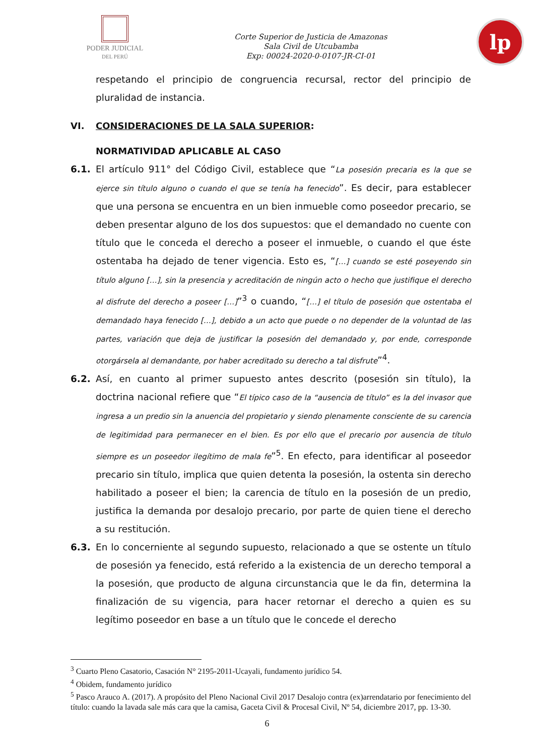PODER JUDICIAL
DEL PERÚ
Corte Superior de Justicia de Amazonas
Sala Civil de Utcubamba
Exp: 00024-2020-0-0107-JR-CI-01
lp
respetando el principio de congruencia recursal, rector del principio de pluralidad de instancia.
VI. CONSIDERACIONES DE LA SALA SUPERIOR:
NORMATIVIDAD APLICABLE AL CASO
6.1. El artículo 911° del Código Civil, establece que “La posesión precaria es la que se ejerce sin título alguno o cuando el que se tenía ha fenecido”. Es decir, para establecer que una persona se encuentra en un bien inmueble como poseedor precario, se deben presentar alguno de los dos supuestos: que el demandado no cuente con título que le conceda el derecho a poseer el inmueble, o cuando el que éste ostentaba ha dejado de tener vigencia. Esto es, “[…] cuando se esté poseyendo sin título alguno […], sin la presencia y acreditación de ningún acto o hecho que justifique el derecho al disfrute del derecho a poseer […]”<sup>3</sup> o cuando, “[…] el título de posesión que ostentaba el demandado haya fenecido […], debido a un acto que puede o no depender de la voluntad de las partes, variación que deja de justificar la posesión del demandado y, por ende, corresponde otorgársela al demandante, por haber acreditado su derecho a tal disfrute”<sup>4</sup>.
6.2. Así, en cuanto al primer supuesto antes descrito (posesión sin título), la doctrina nacional refiere que “El típico caso de la “ausencia de título” es la del invasor que ingresa a un predio sin la anuencia del propietario y siendo plenamente consciente de su carencia de legitimidad para permanecer en el bien. Es por ello que el precario por ausencia de título siempre es un poseedor ilegítimo de mala fe”<sup>5</sup>. En efecto, para identificar al poseedor precario sin título, implica que quien detenta la posesión, la ostenta sin derecho habilitado a poseer el bien; la carencia de título en la posesión de un predio, justifica la demanda por desalojo precario, por parte de quien tiene el derecho a su restitución.
6.3. En lo concerniente al segundo supuesto, relacionado a que se ostente un título de posesión ya fenecido, está referido a la existencia de un derecho temporal a la posesión, que producto de alguna circunstancia que le da fin, determina la finalización de su vigencia, para hacer retornar el derecho a quien es su legítimo poseedor en base a un título que le concede el derecho
<sup>3</sup> Cuarto Pleno Casatorio, Casación N° 2195-2011-Ucayali, fundamento jurídico 54.
<sup>4</sup> Obidem, fundamento jurídico
<sup>5</sup> Pasco Arauco A. (2017). A propósito del Pleno Nacional Civil 2017 Desalojo contra (ex)arrendatario por fenecimiento del título: cuando la lavada sale más cara que la camisa, Gaceta Civil & Procesal Civil, Nº 54, diciembre 2017, pp. 13-30.
6